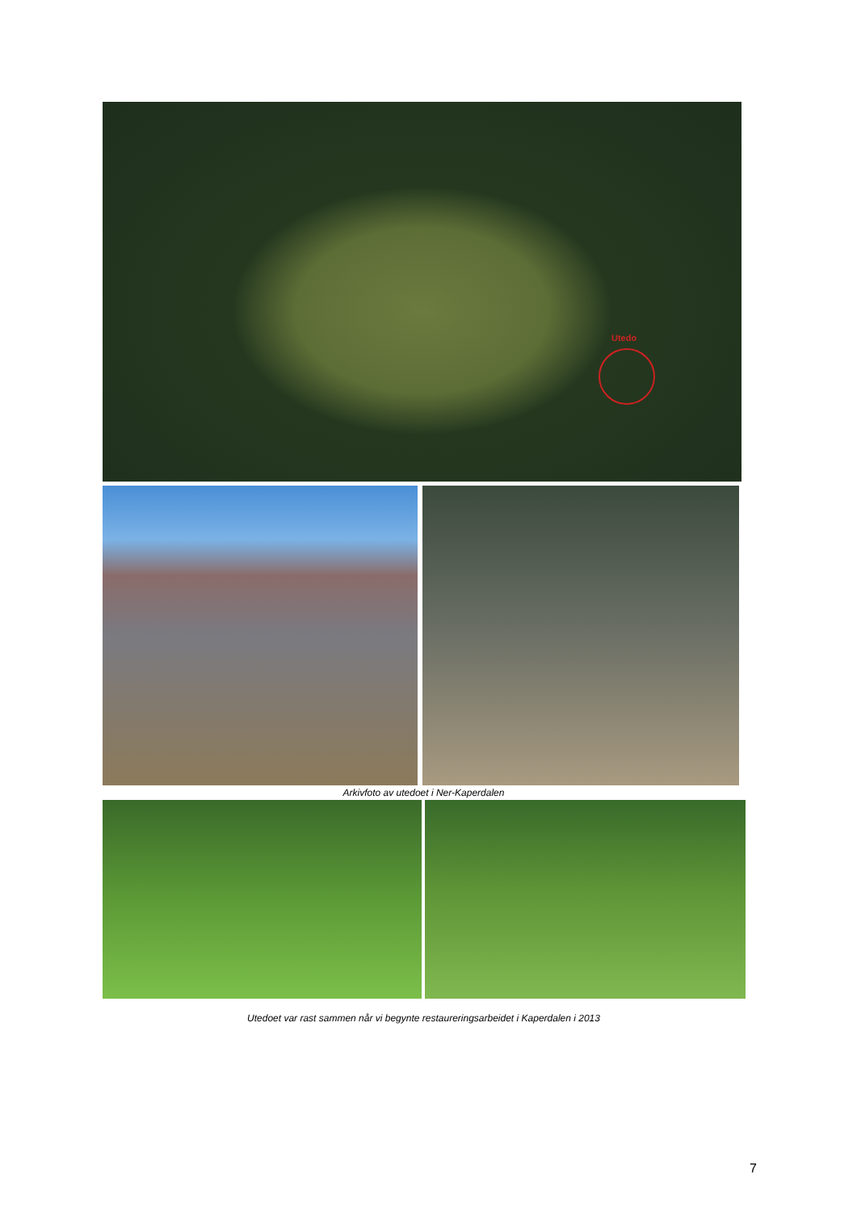Utedo
Arkivfoto av utedoet i Ner-Kaperdalen
Utedoet var rast sammen når vi begynte restaureringsarbeidet i Kaperdalen i 2013
7